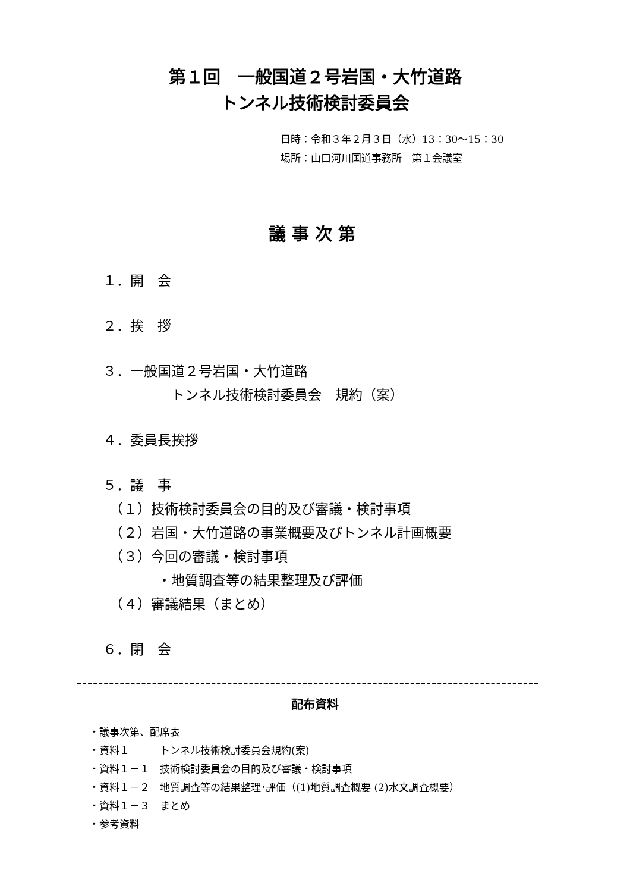第１回　一般国道２号岩国・大竹道路
トンネル技術検討委員会
日時：令和３年２月３日（水）13：30～15：30
場所：山口河川国道事務所　第１会議室
議事次第
１．開　会
２．挨　拶
３．一般国道２号岩国・大竹道路
　　　　　トンネル技術検討委員会　規約（案）
４．委員長挨拶
５．議　事
　（１）技術検討委員会の目的及び審議・検討事項
　（２）岩国・大竹道路の事業概要及びトンネル計画概要
　（３）今回の審議・検討事項
　　　　・地質調査等の結果整理及び評価
　（４）審議結果（まとめ）
６．閉　会
配布資料
・議事次第、配席表
・資料１　　　トンネル技術検討委員会規約(案)
・資料１－１　技術検討委員会の目的及び審議・検討事項
・資料１－２　地質調査等の結果整理･評価（(1)地質調査概要 (2)水文調査概要）
・資料１－３　まとめ
・参考資料